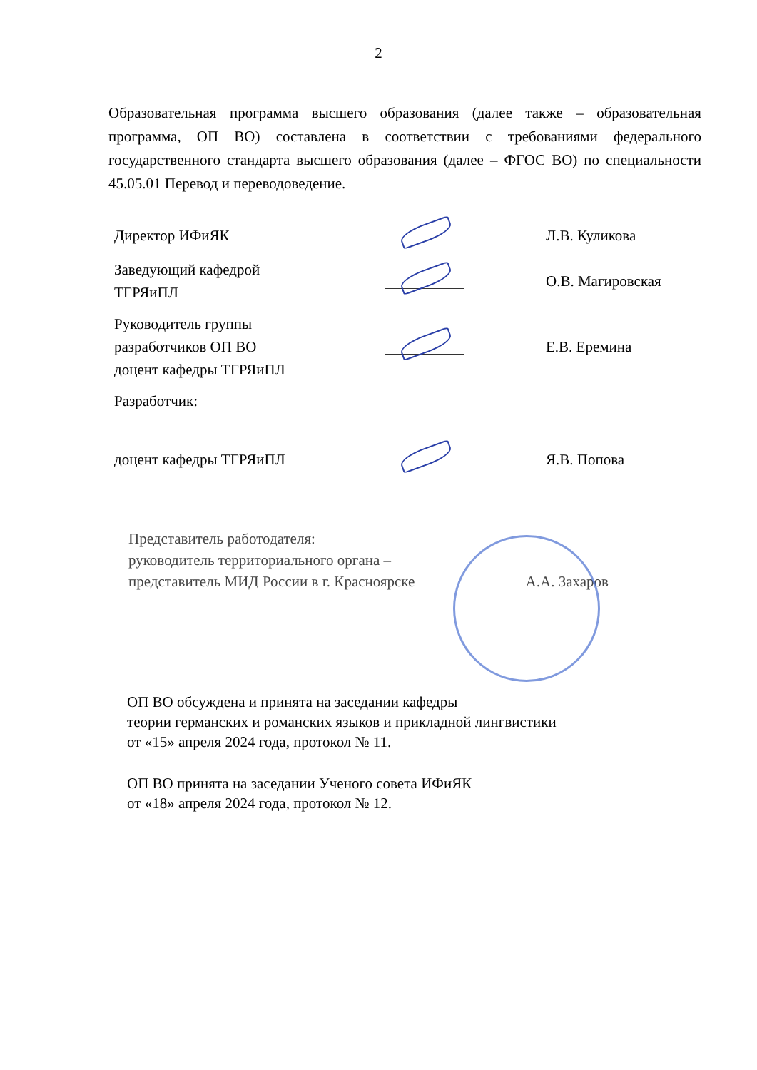2
Образовательная программа высшего образования (далее также – образовательная программа, ОП ВО) составлена в соответствии с требованиями федерального государственного стандарта высшего образования (далее – ФГОС ВО) по специальности 45.05.01 Перевод и переводоведение.
| Директор ИФиЯК | | Л.В. Куликова |
| Заведующий кафедрой ТГРЯиПЛ | | О.В. Магировская |
| Руководитель группы разработчиков ОП ВО доцент кафедры ТГРЯиПЛ | | Е.В. Еремина |
| Разработчик: | | |
| доцент кафедры ТГРЯиПЛ | | Я.В. Попова |
Представитель работодателя:
руководитель территориального органа –
представитель МИД России в г. Красноярске А.А. Захаров
ОП ВО обсуждена и принята на заседании кафедры
теории германских и романских языков и прикладной лингвистики
от «15» апреля 2024 года, протокол № 11.
ОП ВО принята на заседании Ученого совета ИФиЯК
от «18» апреля 2024 года, протокол № 12.